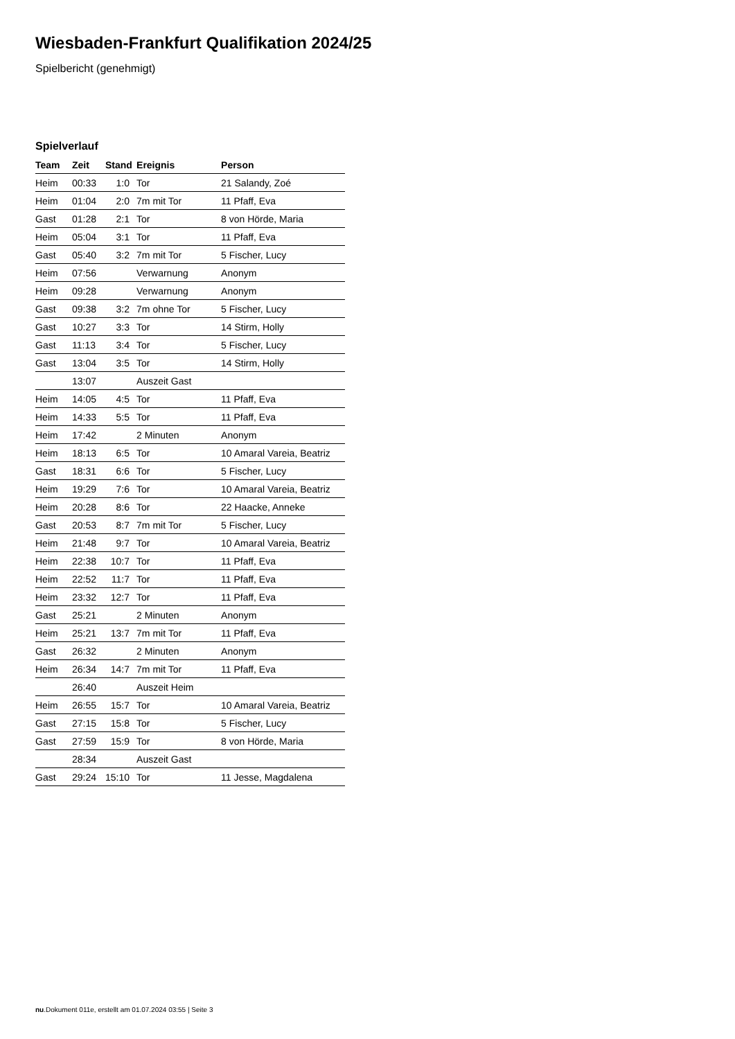Wiesbaden-Frankfurt Qualifikation 2024/25
Spielbericht (genehmigt)
Spielverlauf
| Team | Zeit | Stand | Ereignis | Person |
| --- | --- | --- | --- | --- |
| Heim | 00:33 | 1:0 | Tor | 21 Salandy, Zoé |
| Heim | 01:04 | 2:0 | 7m mit Tor | 11 Pfaff, Eva |
| Gast | 01:28 | 2:1 | Tor | 8 von Hörde, Maria |
| Heim | 05:04 | 3:1 | Tor | 11 Pfaff, Eva |
| Gast | 05:40 | 3:2 | 7m mit Tor | 5 Fischer, Lucy |
| Heim | 07:56 | | Verwarnung | Anonym |
| Heim | 09:28 | | Verwarnung | Anonym |
| Gast | 09:38 | 3:2 | 7m ohne Tor | 5 Fischer, Lucy |
| Gast | 10:27 | 3:3 | Tor | 14 Stirm, Holly |
| Gast | 11:13 | 3:4 | Tor | 5 Fischer, Lucy |
| Gast | 13:04 | 3:5 | Tor | 14 Stirm, Holly |
| | 13:07 | | Auszeit Gast | |
| Heim | 14:05 | 4:5 | Tor | 11 Pfaff, Eva |
| Heim | 14:33 | 5:5 | Tor | 11 Pfaff, Eva |
| Heim | 17:42 | | 2 Minuten | Anonym |
| Heim | 18:13 | 6:5 | Tor | 10 Amaral Vareia, Beatriz |
| Gast | 18:31 | 6:6 | Tor | 5 Fischer, Lucy |
| Heim | 19:29 | 7:6 | Tor | 10 Amaral Vareia, Beatriz |
| Heim | 20:28 | 8:6 | Tor | 22 Haacke, Anneke |
| Gast | 20:53 | 8:7 | 7m mit Tor | 5 Fischer, Lucy |
| Heim | 21:48 | 9:7 | Tor | 10 Amaral Vareia, Beatriz |
| Heim | 22:38 | 10:7 | Tor | 11 Pfaff, Eva |
| Heim | 22:52 | 11:7 | Tor | 11 Pfaff, Eva |
| Heim | 23:32 | 12:7 | Tor | 11 Pfaff, Eva |
| Gast | 25:21 | | 2 Minuten | Anonym |
| Heim | 25:21 | 13:7 | 7m mit Tor | 11 Pfaff, Eva |
| Gast | 26:32 | | 2 Minuten | Anonym |
| Heim | 26:34 | 14:7 | 7m mit Tor | 11 Pfaff, Eva |
| | 26:40 | | Auszeit Heim | |
| Heim | 26:55 | 15:7 | Tor | 10 Amaral Vareia, Beatriz |
| Gast | 27:15 | 15:8 | Tor | 5 Fischer, Lucy |
| Gast | 27:59 | 15:9 | Tor | 8 von Hörde, Maria |
| | 28:34 | | Auszeit Gast | |
| Gast | 29:24 | 15:10 | Tor | 11 Jesse, Magdalena |
nu.Dokument 011e, erstellt am 01.07.2024 03:55 | Seite 3